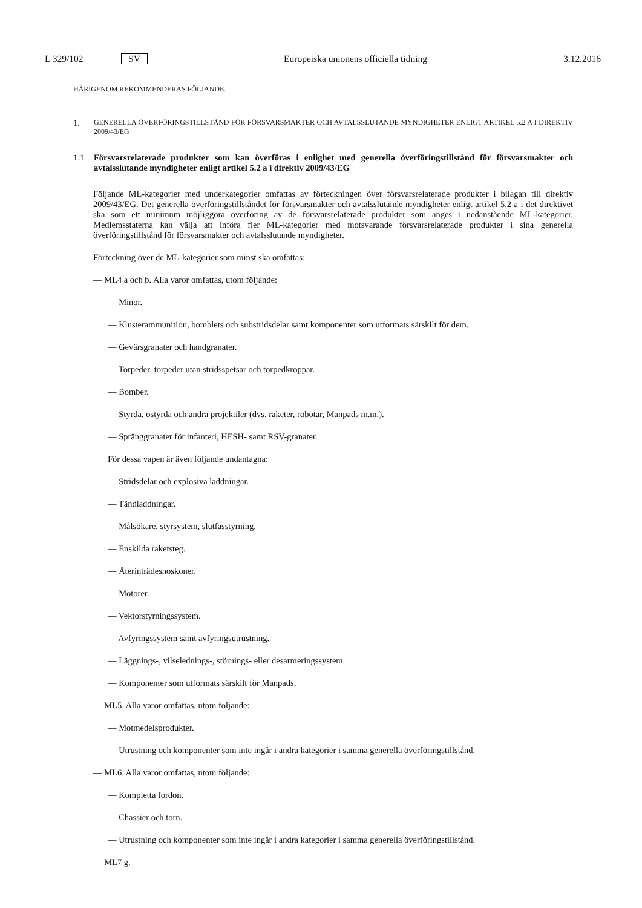L 329/102 SV Europeiska unionens officiella tidning 3.12.2016
HÄRIGENOM REKOMMENDERAS FÖLJANDE.
1.
GENERELLA ÖVERFÖRINGSTILLSTÅND FÖR FÖRSVARSMAKTER OCH AVTALSSLUTANDE MYNDIGHETER ENLIGT ARTIKEL 5.2 A I DIREKTIV 2009/43/EG
1.1
Försvarsrelaterade produkter som kan överföras i enlighet med generella överföringstillstånd för försvarsmakter och avtalsslutande myndigheter enligt artikel 5.2 a i direktiv 2009/43/EG
Följande ML-kategorier med underkategorier omfattas av förteckningen över försvarsrelaterade produkter i bilagan till direktiv 2009/43/EG. Det generella överföringstillståndet för försvarsmakter och avtalsslutande myndigheter enligt artikel 5.2 a i det direktivet ska som ett minimum möjliggöra överföring av de försvarsrelaterade produkter som anges i nedanstående ML-kategorier. Medlemsstaterna kan välja att införa fler ML-kategorier med motsvarande försvarsrelaterade produkter i sina generella överföringstillstånd för försvarsmakter och avtalsslutande myndigheter.
Förteckning över de ML-kategorier som minst ska omfattas:
— ML4 a och b. Alla varor omfattas, utom följande:
— Minor.
— Klusterammunition, bomblets och substridsdelar samt komponenter som utformats särskilt för dem.
— Gevärsgranater och handgranater.
— Torpeder, torpeder utan stridsspetsar och torpedkroppar.
— Bomber.
— Styrda, ostyrda och andra projektiler (dvs. raketer, robotar, Manpads m.m.).
— Spränggranater för infanteri, HESH- samt RSV-granater.
För dessa vapen är även följande undantagna:
— Stridsdelar och explosiva laddningar.
— Tändladdningar.
— Målsökare, styrsystem, slutfasstyrning.
— Enskilda raketsteg.
— Återinträdesnoskoner.
— Motorer.
— Vektorstyrningssystem.
— Avfyringssystem samt avfyringsutrustning.
— Läggnings-, vilselednings-, störnings- eller desarmeringssystem.
— Komponenter som utformats särskilt för Manpads.
— ML5. Alla varor omfattas, utom följande:
— Motmedelsprodukter.
— Utrustning och komponenter som inte ingår i andra kategorier i samma generella överföringstillstånd.
— ML6. Alla varor omfattas, utom följande:
— Kompletta fordon.
— Chassier och torn.
— Utrustning och komponenter som inte ingår i andra kategorier i samma generella överföringstillstånd.
— ML7 g.